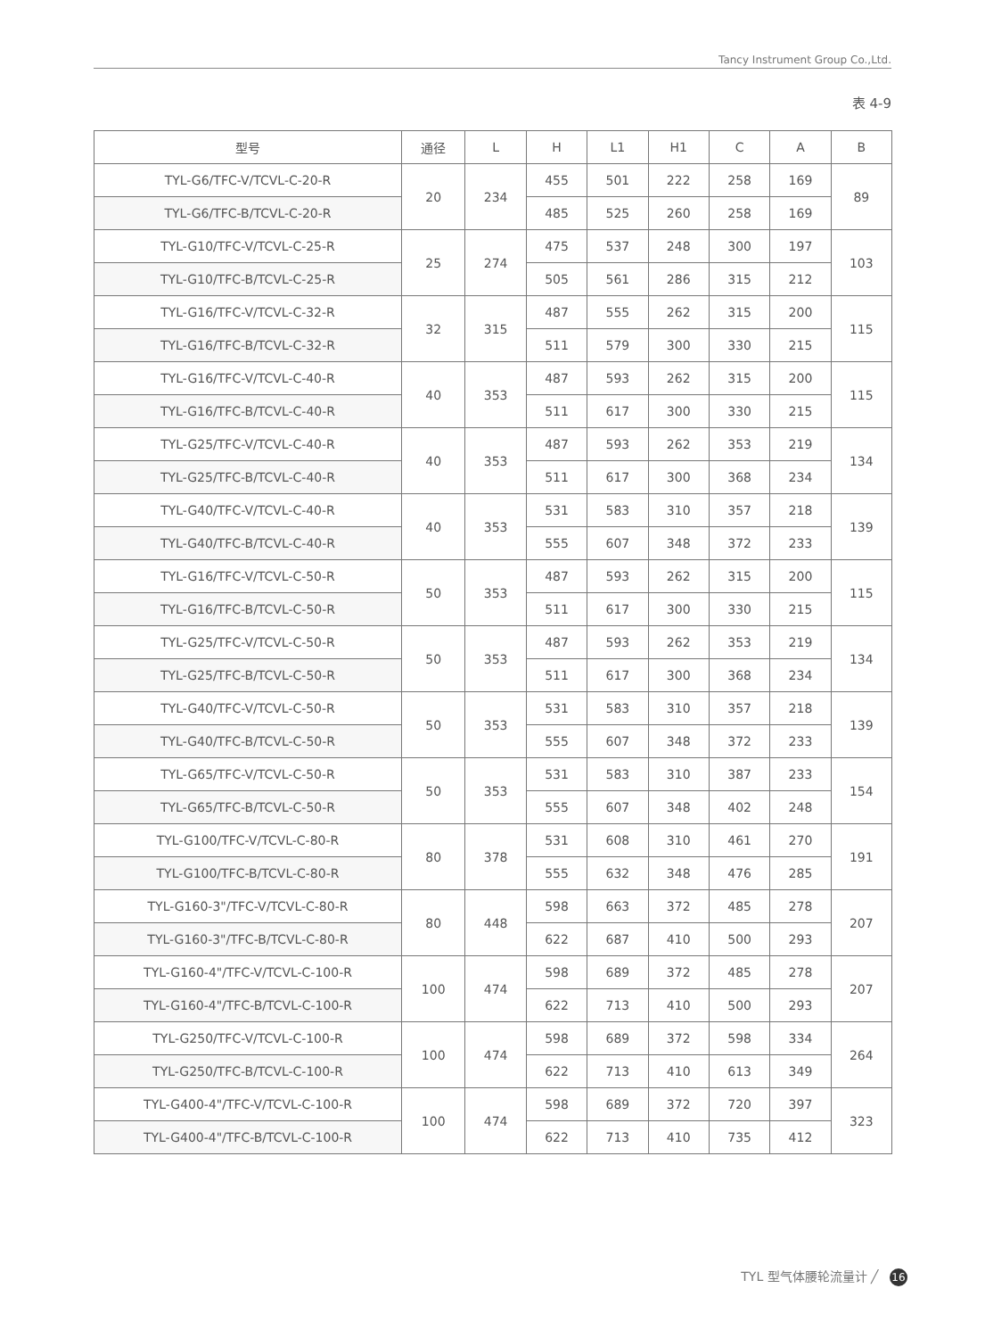Tancy Instrument Group Co.,Ltd.
表 4-9
| 型号 | 通径 | L | H | L1 | H1 | C | A | B |
| --- | --- | --- | --- | --- | --- | --- | --- | --- |
| TYL-G6/TFC-V/TCVL-C-20-R | 20 | 234 | 455 | 501 | 222 | 258 | 169 | 89 |
| TYL-G6/TFC-B/TCVL-C-20-R | | | 485 | 525 | 260 | 258 | 169 | |
| TYL-G10/TFC-V/TCVL-C-25-R | 25 | 274 | 475 | 537 | 248 | 300 | 197 | 103 |
| TYL-G10/TFC-B/TCVL-C-25-R | | | 505 | 561 | 286 | 315 | 212 | |
| TYL-G16/TFC-V/TCVL-C-32-R | 32 | 315 | 487 | 555 | 262 | 315 | 200 | 115 |
| TYL-G16/TFC-B/TCVL-C-32-R | | | 511 | 579 | 300 | 330 | 215 | |
| TYL-G16/TFC-V/TCVL-C-40-R | 40 | 353 | 487 | 593 | 262 | 315 | 200 | 115 |
| TYL-G16/TFC-B/TCVL-C-40-R | | | 511 | 617 | 300 | 330 | 215 | |
| TYL-G25/TFC-V/TCVL-C-40-R | 40 | 353 | 487 | 593 | 262 | 353 | 219 | 134 |
| TYL-G25/TFC-B/TCVL-C-40-R | | | 511 | 617 | 300 | 368 | 234 | |
| TYL-G40/TFC-V/TCVL-C-40-R | 40 | 353 | 531 | 583 | 310 | 357 | 218 | 139 |
| TYL-G40/TFC-B/TCVL-C-40-R | | | 555 | 607 | 348 | 372 | 233 | |
| TYL-G16/TFC-V/TCVL-C-50-R | 50 | 353 | 487 | 593 | 262 | 315 | 200 | 115 |
| TYL-G16/TFC-B/TCVL-C-50-R | | | 511 | 617 | 300 | 330 | 215 | |
| TYL-G25/TFC-V/TCVL-C-50-R | 50 | 353 | 487 | 593 | 262 | 353 | 219 | 134 |
| TYL-G25/TFC-B/TCVL-C-50-R | | | 511 | 617 | 300 | 368 | 234 | |
| TYL-G40/TFC-V/TCVL-C-50-R | 50 | 353 | 531 | 583 | 310 | 357 | 218 | 139 |
| TYL-G40/TFC-B/TCVL-C-50-R | | | 555 | 607 | 348 | 372 | 233 | |
| TYL-G65/TFC-V/TCVL-C-50-R | 50 | 353 | 531 | 583 | 310 | 387 | 233 | 154 |
| TYL-G65/TFC-B/TCVL-C-50-R | | | 555 | 607 | 348 | 402 | 248 | |
| TYL-G100/TFC-V/TCVL-C-80-R | 80 | 378 | 531 | 608 | 310 | 461 | 270 | 191 |
| TYL-G100/TFC-B/TCVL-C-80-R | | | 555 | 632 | 348 | 476 | 285 | |
| TYL-G160-3"/TFC-V/TCVL-C-80-R | 80 | 448 | 598 | 663 | 372 | 485 | 278 | 207 |
| TYL-G160-3"/TFC-B/TCVL-C-80-R | | | 622 | 687 | 410 | 500 | 293 | |
| TYL-G160-4"/TFC-V/TCVL-C-100-R | 100 | 474 | 598 | 689 | 372 | 485 | 278 | 207 |
| TYL-G160-4"/TFC-B/TCVL-C-100-R | | | 622 | 713 | 410 | 500 | 293 | |
| TYL-G250/TFC-V/TCVL-C-100-R | 100 | 474 | 598 | 689 | 372 | 598 | 334 | 264 |
| TYL-G250/TFC-B/TCVL-C-100-R | | | 622 | 713 | 410 | 613 | 349 | |
| TYL-G400-4"/TFC-V/TCVL-C-100-R | 100 | 474 | 598 | 689 | 372 | 720 | 397 | 323 |
| TYL-G400-4"/TFC-B/TCVL-C-100-R | | | 622 | 713 | 410 | 735 | 412 | |
TYL 型气体腰轮流量计 ╱ 16